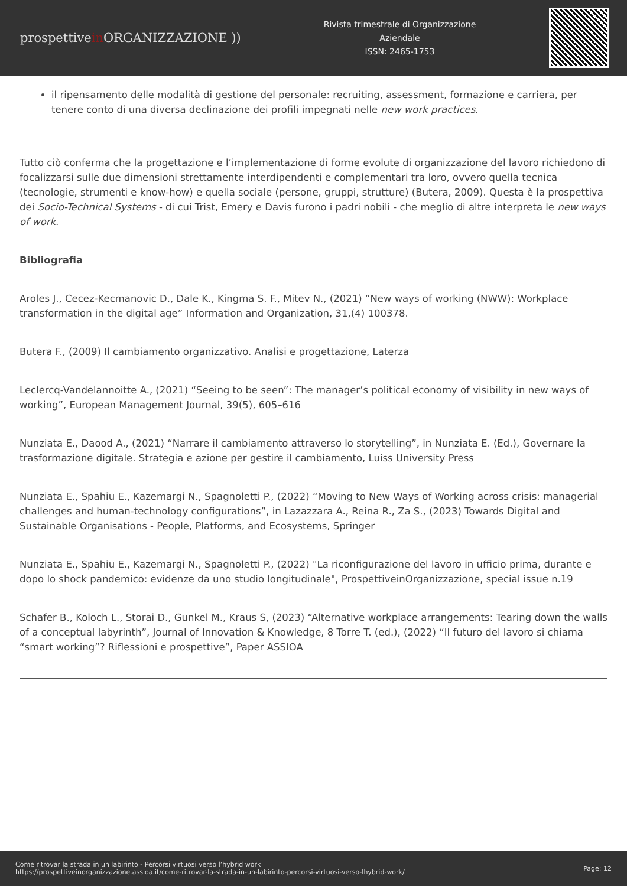prospettivein ORGANIZZAZIONE ))
Rivista trimestrale di Organizzazione
Aziendale
ISSN: 2465-1753
il ripensamento delle modalità di gestione del personale: recruiting, assessment, formazione e carriera, per tenere conto di una diversa declinazione dei profili impegnati nelle new work practices.
Tutto ciò conferma che la progettazione e l’implementazione di forme evolute di organizzazione del lavoro richiedono di focalizzarsi sulle due dimensioni strettamente interdipendenti e complementari tra loro, ovvero quella tecnica (tecnologie, strumenti e know-how) e quella sociale (persone, gruppi, strutture) (Butera, 2009). Questa è la prospettiva dei Socio-Technical Systems - di cui Trist, Emery e Davis furono i padri nobili - che meglio di altre interpreta le new ways of work.
Bibliografia
Aroles J., Cecez-Kecmanovic D., Dale K., Kingma S. F., Mitev N., (2021) “New ways of working (NWW): Workplace transformation in the digital age” Information and Organization, 31,(4) 100378.
Butera F., (2009) Il cambiamento organizzativo. Analisi e progettazione, Laterza
Leclercq-Vandelannoitte A., (2021) “Seeing to be seen”: The manager’s political economy of visibility in new ways of working”, European Management Journal, 39(5), 605–616
Nunziata E., Daood A., (2021) “Narrare il cambiamento attraverso lo storytelling”, in Nunziata E. (Ed.), Governare la trasformazione digitale. Strategia e azione per gestire il cambiamento, Luiss University Press
Nunziata E., Spahiu E., Kazemargi N., Spagnoletti P., (2022) “Moving to New Ways of Working across crisis: managerial challenges and human-technology configurations”, in Lazazzara A., Reina R., Za S., (2023) Towards Digital and Sustainable Organisations - People, Platforms, and Ecosystems, Springer
Nunziata E., Spahiu E., Kazemargi N., Spagnoletti P., (2022) "La riconfigurazione del lavoro in ufficio prima, durante e dopo lo shock pandemico: evidenze da uno studio longitudinale", ProspettiveinOrganizzazione, special issue n.19
Schafer B., Koloch L., Storai D., Gunkel M., Kraus S, (2023) “Alternative workplace arrangements: Tearing down the walls of a conceptual labyrinth”, Journal of Innovation & Knowledge, 8 Torre T. (ed.), (2022) “Il futuro del lavoro si chiama “smart working”? Riflessioni e prospettive”, Paper ASSIOA
Come ritrovar la strada in un labirinto - Percorsi virtuosi verso l’hybrid work
https://prospettiveinorganizzazione.assioa.it/come-ritrovar-la-strada-in-un-labirinto-percorsi-virtuosi-verso-lhybrid-work/
Page: 12